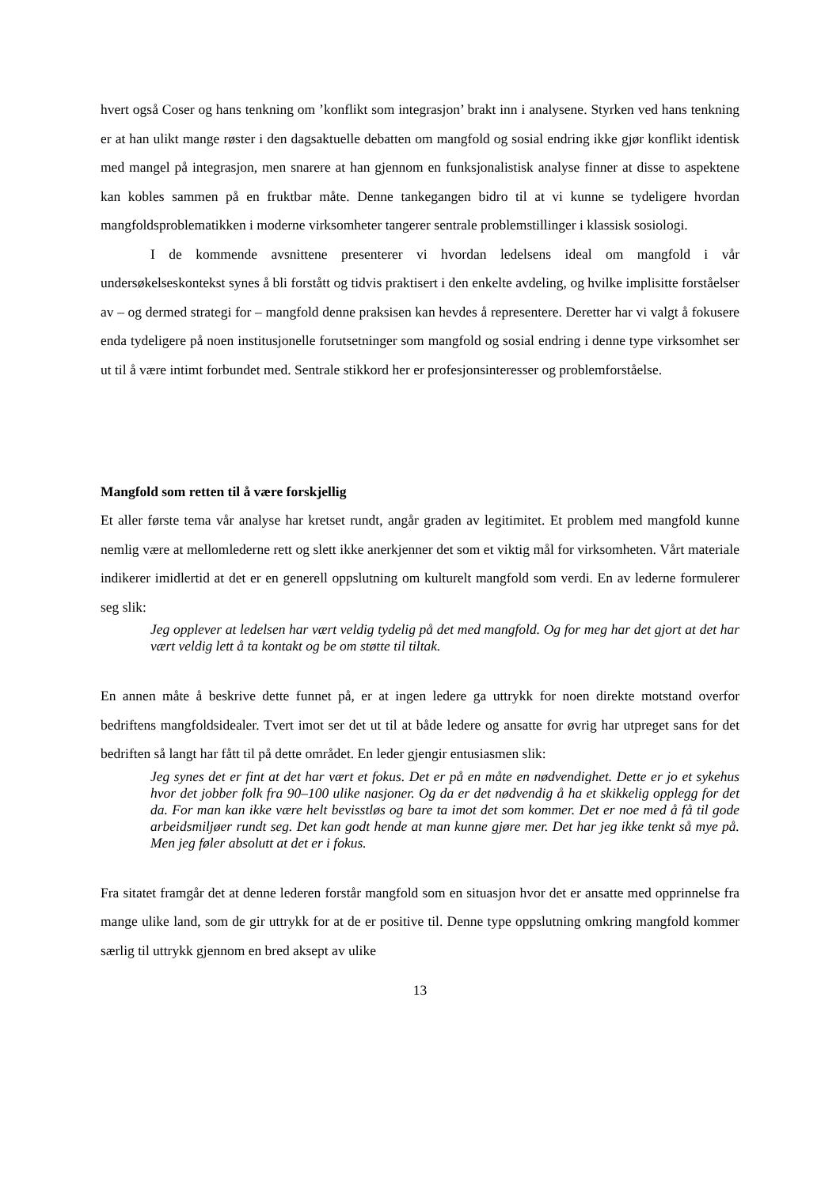hvert også Coser og hans tenkning om ’konflikt som integrasjon’ brakt inn i analysene. Styrken ved hans tenkning er at han ulikt mange røster i den dagsaktuelle debatten om mangfold og sosial endring ikke gjør konflikt identisk med mangel på integrasjon, men snarere at han gjennom en funksjonalistisk analyse finner at disse to aspektene kan kobles sammen på en fruktbar måte. Denne tankegangen bidro til at vi kunne se tydeligere hvordan mangfoldsproblematikken i moderne virksomheter tangerer sentrale problemstillinger i klassisk sosiologi.
I de kommende avsnittene presenterer vi hvordan ledelsens ideal om mangfold i vår undersøkelseskontekst synes å bli forstått og tidvis praktisert i den enkelte avdeling, og hvilke implisitte forståelser av – og dermed strategi for – mangfold denne praksisen kan hevdes å representere. Deretter har vi valgt å fokusere enda tydeligere på noen institusjonelle forutsetninger som mangfold og sosial endring i denne type virksomhet ser ut til å være intimt forbundet med. Sentrale stikkord her er profesjonsinteresser og problemforståelse.
Mangfold som retten til å være forskjellig
Et aller første tema vår analyse har kretset rundt, angår graden av legitimitet. Et problem med mangfold kunne nemlig være at mellomlederne rett og slett ikke anerkjenner det som et viktig mål for virksomheten. Vårt materiale indikerer imidlertid at det er en generell oppslutning om kulturelt mangfold som verdi. En av lederne formulerer seg slik:
Jeg opplever at ledelsen har vært veldig tydelig på det med mangfold. Og for meg har det gjort at det har vært veldig lett å ta kontakt og be om støtte til tiltak.
En annen måte å beskrive dette funnet på, er at ingen ledere ga uttrykk for noen direkte motstand overfor bedriftens mangfoldsidealer. Tvert imot ser det ut til at både ledere og ansatte for øvrig har utpreget sans for det bedriften så langt har fått til på dette området. En leder gjengir entusiasmen slik:
Jeg synes det er fint at det har vært et fokus. Det er på en måte en nødvendighet. Dette er jo et sykehus hvor det jobber folk fra 90–100 ulike nasjoner. Og da er det nødvendig å ha et skikkelig opplegg for det da. For man kan ikke være helt bevisstløs og bare ta imot det som kommer. Det er noe med å få til gode arbeidsmiljøer rundt seg. Det kan godt hende at man kunne gjøre mer. Det har jeg ikke tenkt så mye på. Men jeg føler absolutt at det er i fokus.
Fra sitatet framgår det at denne lederen forstår mangfold som en situasjon hvor det er ansatte med opprinnelse fra mange ulike land, som de gir uttrykk for at de er positive til. Denne type oppslutning omkring mangfold kommer særlig til uttrykk gjennom en bred aksept av ulike
13